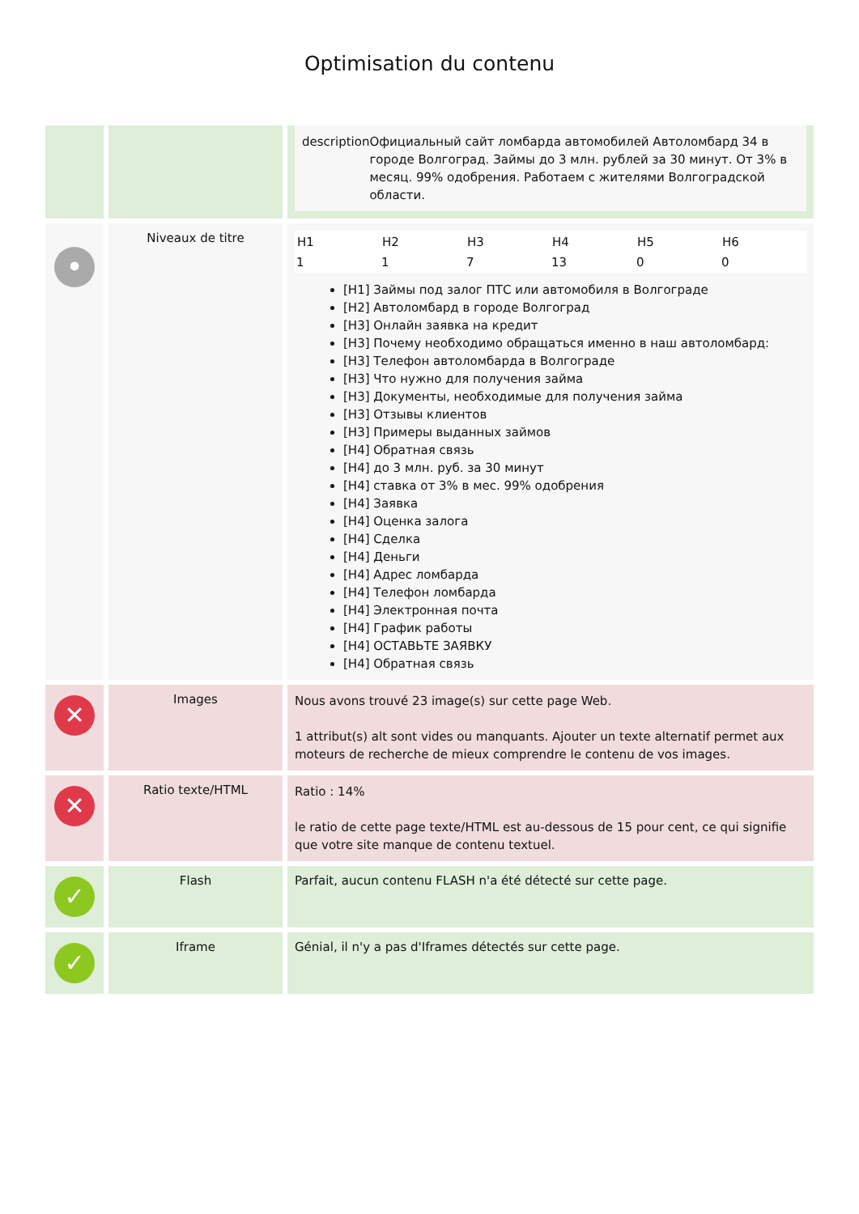Optimisation du contenu
| | | description Официальный сайт ломбарда автомобилей Автоломбард 34 в городе Волгоград. Займы до 3 млн. рублей за 30 минут. От 3% в месяц. 99% одобрения. Работаем с жителями Волгоградской области. |
| • | Niveaux de titre | / H1 / H2 / H3 / H4 / H5 / H6 / / --- / --- / --- / --- / --- / --- / / 1 / 1 / 7 / 13 / 0 / 0 / [H1] Займы под залог ПТС или автомобиля в Волгограде [H2] Автоломбард в городе Волгоград [H3] Онлайн заявка на кредит [H3] Почему необходимо обращаться именно в наш автоломбард: [H3] Телефон автоломбарда в Волгограде [H3] Что нужно для получения займа [H3] Документы, необходимые для получения займа [H3] Отзывы клиентов [H3] Примеры выданных займов [H4] Обратная связь [H4] до 3 млн. руб. за 30 минут [H4] ставка от 3% в мес. 99% одобрения [H4] Заявка [H4] Оценка залога [H4] Сделка [H4] Деньги [H4] Адрес ломбарда [H4] Телефон ломбарда [H4] Электронная почта [H4] График работы [H4] ОСТАВЬТЕ ЗАЯВКУ [H4] Обратная связь |
| ✕ | Images | Nous avons trouvé 23 image(s) sur cette page Web. 1 attribut(s) alt sont vides ou manquants. Ajouter un texte alternatif permet aux moteurs de recherche de mieux comprendre le contenu de vos images. |
| ✕ | Ratio texte/HTML | Ratio : 14% le ratio de cette page texte/HTML est au-dessous de 15 pour cent, ce qui signifie que votre site manque de contenu textuel. |
| ✓ | Flash | Parfait, aucun contenu FLASH n'a été détecté sur cette page. |
| ✓ | Iframe | Génial, il n'y a pas d'Iframes détectés sur cette page. |